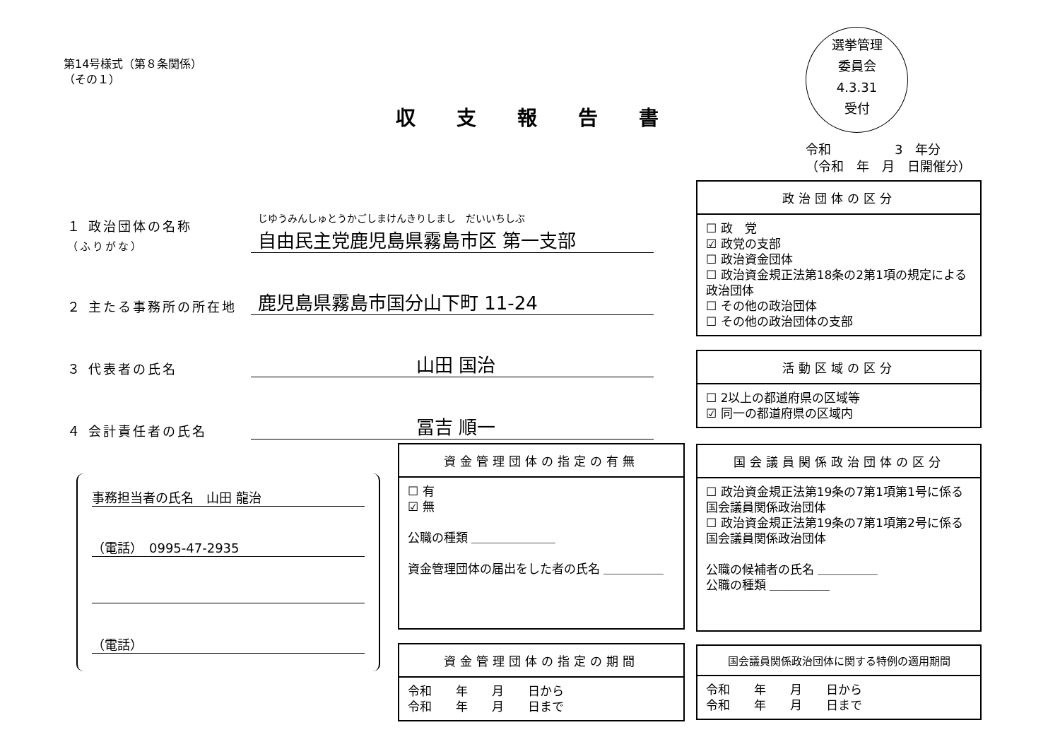第14号様式（第８条関係）
（その１）
収支報告書
選挙管理
委員会
4.3.31
受付
令和　　　　　3　年分
（令和　年　月　日開催分）
１ 政治団体の名称
（ふりがな） じゆうみんしゅとうかごしまけんきりしまし　だいいちしぶ
自由民主党鹿児島県霧島市区 第一支部
２ 主たる事務所の所在地 鹿児島県霧島市国分山下町 11-24
３ 代表者の氏名 山田 国治
４ 会計責任者の氏名 冨吉 順一
事務担当者の氏名　山田 龍治
（電話）　0995-47-2935
（電話）
政治団体の区分
☐ 政　党
☑ 政党の支部
☐ 政治資金団体
☐ 政治資金規正法第18条の2第1項の規定による政治団体
☐ その他の政治団体
☐ その他の政治団体の支部
活動区域の区分
☐ 2以上の都道府県の区域等
☑ 同一の都道府県の区域内
資金管理団体の指定の有無
☐ 有
☑ 無
公職の種類 ＿＿＿＿＿＿＿
資金管理団体の届出をした者の氏名 ＿＿＿＿＿
国会議員関係政治団体の区分
☐ 政治資金規正法第19条の7第1項第1号に係る国会議員関係政治団体
☐ 政治資金規正法第19条の7第1項第2号に係る国会議員関係政治団体
公職の候補者の氏名 ＿＿＿＿＿
公職の種類 ＿＿＿＿＿
資金管理団体の指定の期間
令和　　年　　月　　日から
令和　　年　　月　　日まで
国会議員関係政治団体に関する特例の適用期間
令和　　年　　月　　日から
令和　　年　　月　　日まで